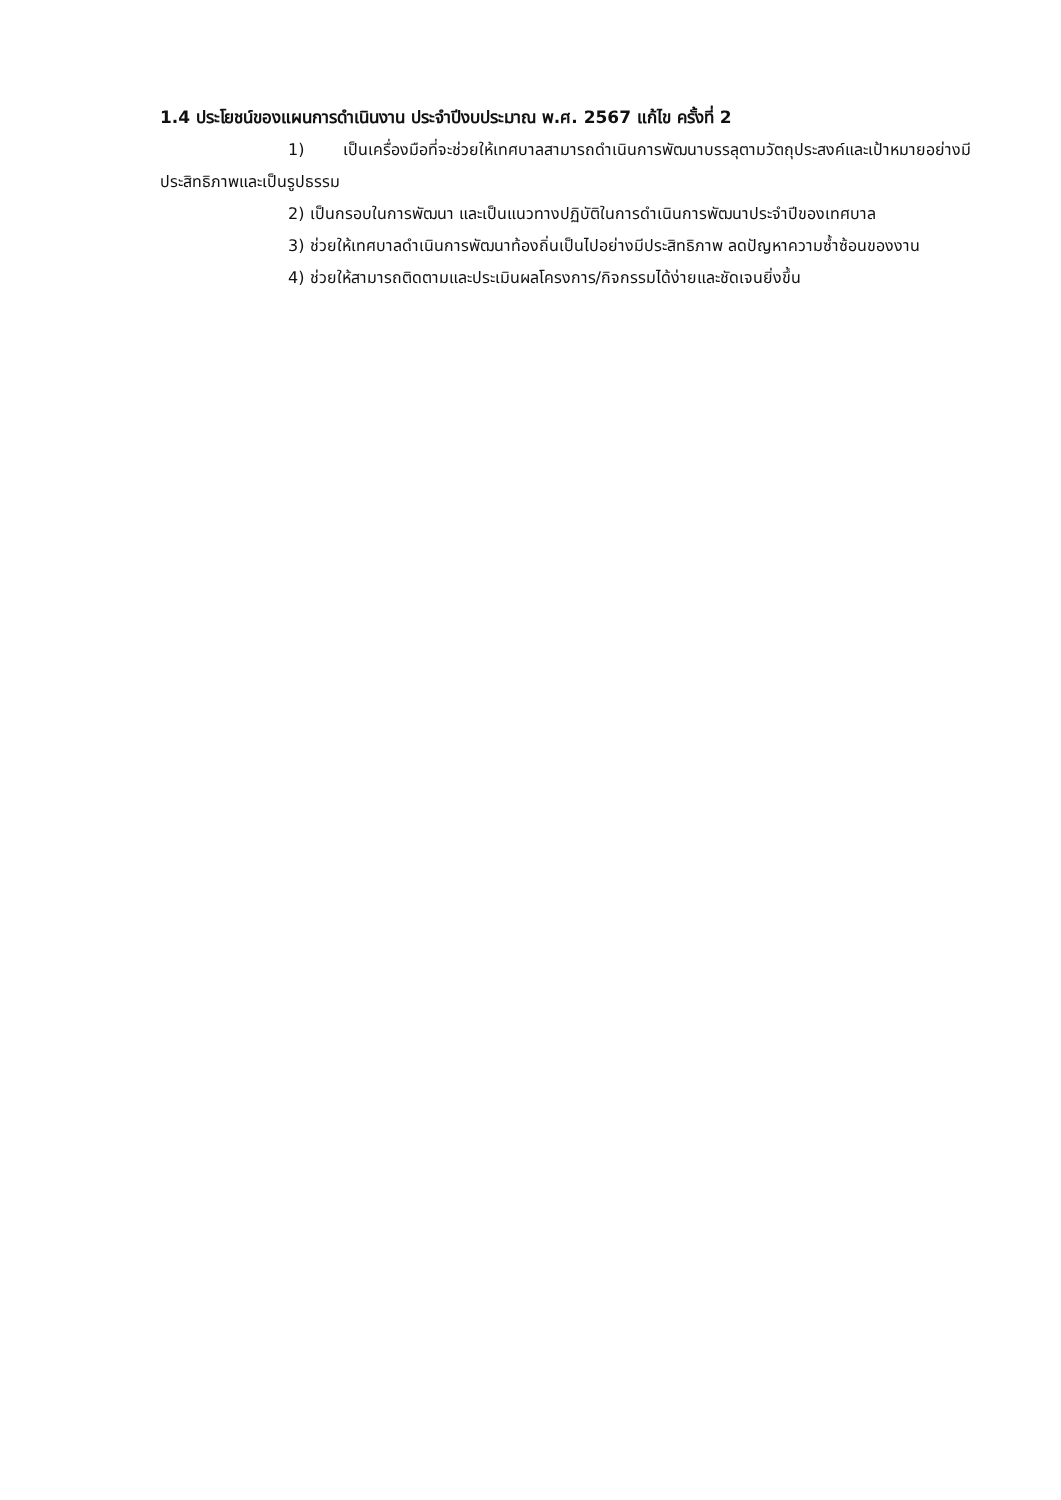1.4 ประโยชน์ของแผนการดำเนินงาน ประจำปีงบประมาณ พ.ศ. 2567 แก้ไข ครั้งที่ 2
1) เป็นเครื่องมือที่จะช่วยให้เทศบาลสามารถดำเนินการพัฒนาบรรลุตามวัตถุประสงค์และเป้าหมายอย่างมีประสิทธิภาพและเป็นรูปธรรม
2) เป็นกรอบในการพัฒนา และเป็นแนวทางปฏิบัติในการดำเนินการพัฒนาประจำปีของเทศบาล
3) ช่วยให้เทศบาลดำเนินการพัฒนาท้องถิ่นเป็นไปอย่างมีประสิทธิภาพ ลดปัญหาความซ้ำซ้อนของงาน
4) ช่วยให้สามารถติดตามและประเมินผลโครงการ/กิจกรรมได้ง่ายและชัดเจนยิ่งขึ้น